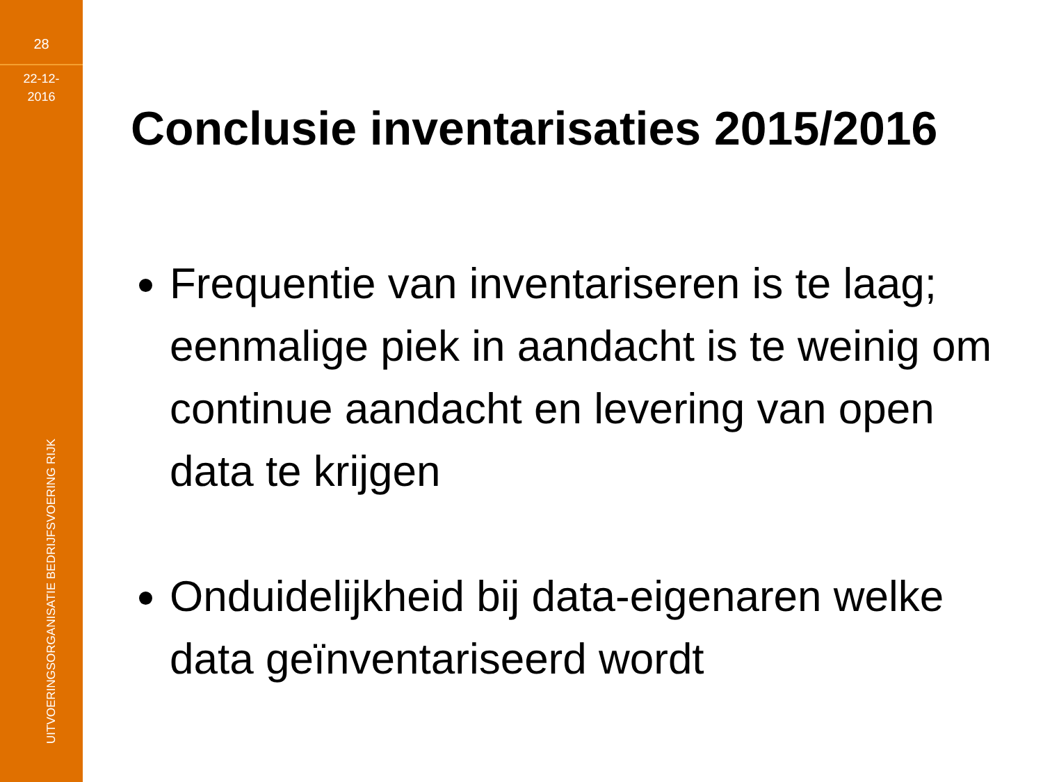28
22-12-
2016
UITVOERINGSORGANISATIE BEDRIJFSVOERING RIJK
Conclusie inventarisaties 2015/2016
Frequentie van inventariseren is te laag; eenmalige piek in aandacht is te weinig om continue aandacht en levering van open data te krijgen
Onduidelijkheid bij data-eigenaren welke data geïnventariseerd wordt